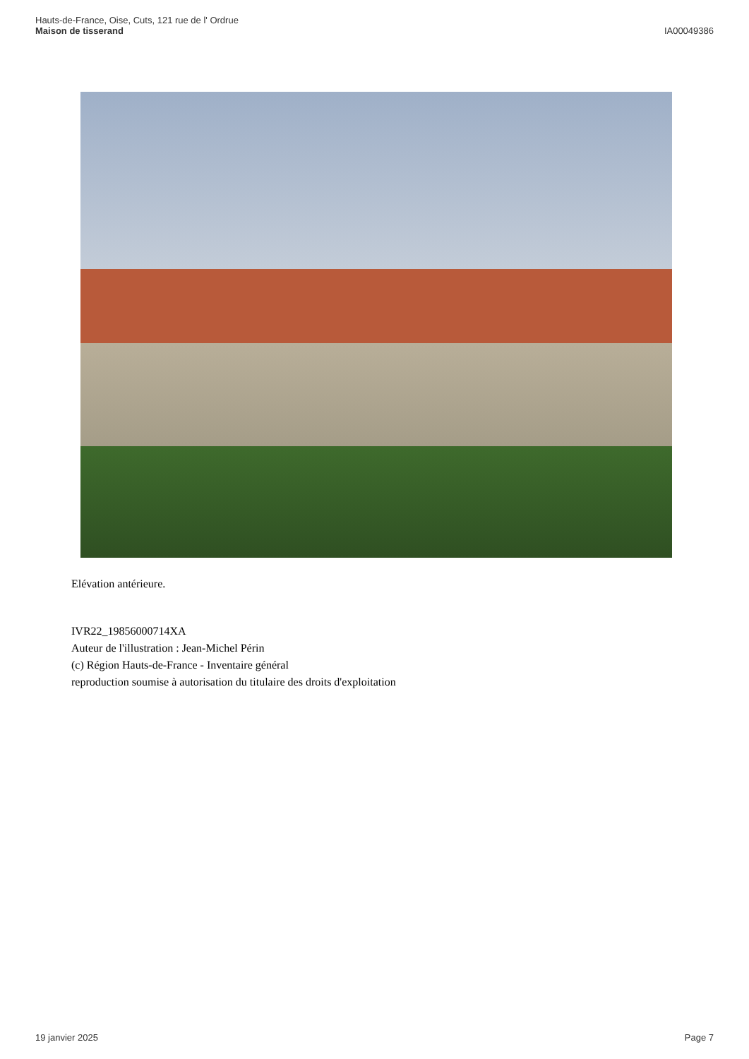Hauts-de-France, Oise, Cuts, 121 rue de l' Ordrue
Maison de tisserand
IA00049386
Elévation antérieure.
IVR22_19856000714XA
Auteur de l'illustration : Jean-Michel Périn
(c) Région Hauts-de-France - Inventaire général
reproduction soumise à autorisation du titulaire des droits d'exploitation
19 janvier 2025 Page 7